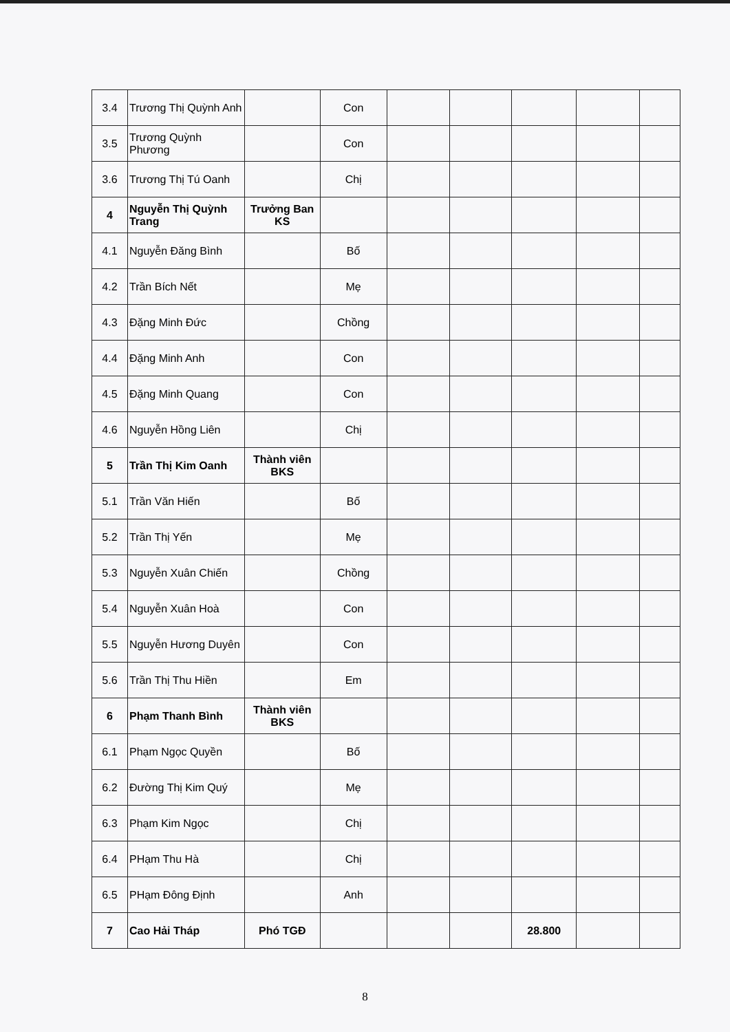| 3.4 | Trương Thị Quỳnh Anh | | Con | | | | | |
| 3.5 | Trương Quỳnh Phương | | Con | | | | | |
| 3.6 | Trương Thị Tú Oanh | | Chị | | | | | |
| 4 | Nguyễn Thị Quỳnh Trang | Trưởng Ban KS | | | | | | |
| 4.1 | Nguyễn Đăng Bình | | Bố | | | | | |
| 4.2 | Trần Bích Nết | | Mẹ | | | | | |
| 4.3 | Đặng Minh Đức | | Chồng | | | | | |
| 4.4 | Đặng Minh Anh | | Con | | | | | |
| 4.5 | Đặng Minh Quang | | Con | | | | | |
| 4.6 | Nguyễn Hồng Liên | | Chị | | | | | |
| 5 | Trần Thị Kim Oanh | Thành viên BKS | | | | | | |
| 5.1 | Trần Văn Hiến | | Bố | | | | | |
| 5.2 | Trần Thị Yến | | Mẹ | | | | | |
| 5.3 | Nguyễn Xuân Chiến | | Chồng | | | | | |
| 5.4 | Nguyễn Xuân Hoà | | Con | | | | | |
| 5.5 | Nguyễn Hương Duyên | | Con | | | | | |
| 5.6 | Trần Thị Thu Hiền | | Em | | | | | |
| 6 | Phạm Thanh Bình | Thành viên BKS | | | | | | |
| 6.1 | Phạm Ngọc Quyền | | Bố | | | | | |
| 6.2 | Đường Thị Kim Quý | | Mẹ | | | | | |
| 6.3 | Phạm Kim Ngọc | | Chị | | | | | |
| 6.4 | PHạm Thu Hà | | Chị | | | | | |
| 6.5 | PHạm Đông Định | | Anh | | | | | |
| 7 | Cao Hải Tháp | Phó TGĐ | | | | 28.800 | | |
8